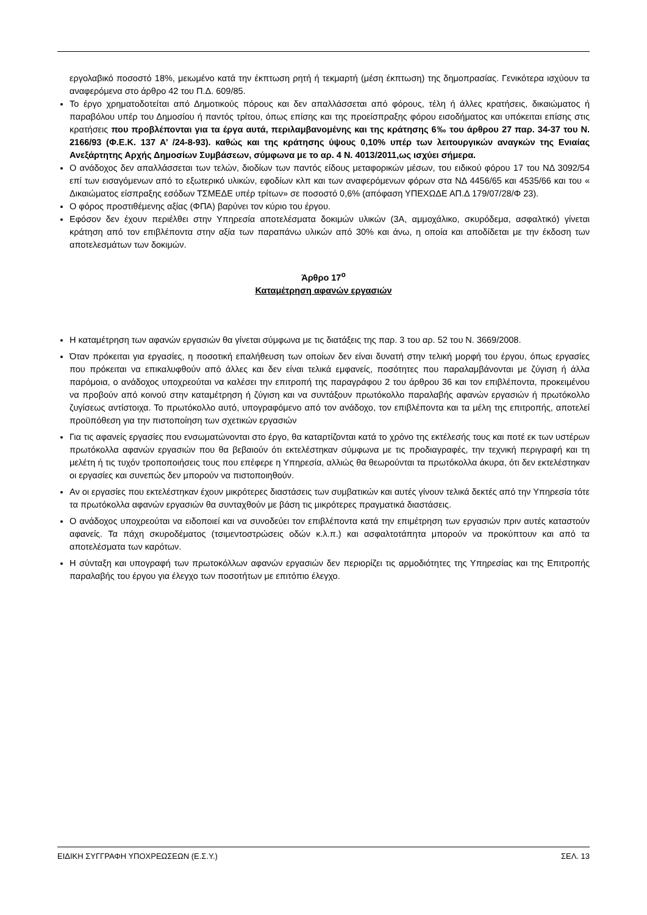εργολαβικό ποσοστό 18%, μειωμένο κατά την έκπτωση ρητή ή τεκμαρτή (μέση έκπτωση) της δημοπρασίας. Γενικότερα ισχύουν τα αναφερόμενα στο άρθρο 42 του Π.Δ. 609/85.
Το έργο χρηματοδοτείται από Δημοτικούς πόρους και δεν απαλλάσσεται από φόρους, τέλη ή άλλες κρατήσεις, δικαιώματος ή παραβόλου υπέρ του Δημοσίου ή παντός τρίτου, όπως επίσης και της προείσπραξης φόρου εισοδήματος και υπόκειται επίσης στις κρατήσεις που προβλέπονται για τα έργα αυτά, περιλαμβανομένης και της κράτησης 6‰ του άρθρου 27 παρ. 34-37 του Ν. 2166/93 (Φ.Ε.Κ. 137 Α’ /24-8-93). καθώς και της κράτησης ύψους 0,10% υπέρ των λειτουργικών αναγκών της Ενιαίας Ανεξάρτητης Αρχής Δημοσίων Συμβάσεων, σύμφωνα με το αρ. 4 Ν. 4013/2011,ως ισχύει σήμερα.
Ο ανάδοχος δεν απαλλάσσεται των τελών, διοδίων των παντός είδους μεταφορικών μέσων, του ειδικού φόρου 17 του ΝΔ 3092/54 επί των εισαγόμενων από το εξωτερικό υλικών, εφοδίων κλπ και των αναφερόμενων φόρων στα ΝΔ 4456/65 και 4535/66 και του « Δικαιώματος είσπραξης εσόδων ΤΣΜΕΔΕ υπέρ τρίτων» σε ποσοστό 0,6% (απόφαση ΥΠΕΧΩΔΕ ΑΠ.Δ 179/07/28/Φ 23).
Ο φόρος προστιθέμενης αξίας (ΦΠΑ) βαρύνει τον κύριο του έργου.
Εφόσον δεν έχουν περιέλθει στην Υπηρεσία αποτελέσματα δοκιμών υλικών (3Α, αμμοχάλικο, σκυρόδεμα, ασφαλτικό) γίνεται κράτηση από τον επιβλέποντα στην αξία των παραπάνω υλικών από 30% και άνω, η οποία και αποδίδεται με την έκδοση των αποτελεσμάτων των δοκιμών.
Άρθρο 17<sup>ο</sup>
Καταμέτρηση αφανών εργασιών
Η καταμέτρηση των αφανών εργασιών θα γίνεται σύμφωνα με τις διατάξεις της παρ. 3 του αρ. 52 του Ν. 3669/2008.
Όταν πρόκειται για εργασίες, η ποσοτική επαλήθευση των οποίων δεν είναι δυνατή στην τελική μορφή του έργου, όπως εργασίες που πρόκειται να επικαλυφθούν από άλλες και δεν είναι τελικά εμφανείς, ποσότητες που παραλαμβάνονται με ζύγιση ή άλλα παρόμοια, ο ανάδοχος υποχρεούται να καλέσει την επιτροπή της παραγράφου 2 του άρθρου 36 και τον επιβλέποντα, προκειμένου να προβούν από κοινού στην καταμέτρηση ή ζύγιση και να συντάξουν πρωτόκολλο παραλαβής αφανών εργασιών ή πρωτόκολλο ζυγίσεως αντίστοιχα. Το πρωτόκολλο αυτό, υπογραφόμενο από τον ανάδοχο, τον επιβλέποντα και τα μέλη της επιτροπής, αποτελεί προϋπόθεση για την πιστοποίηση των σχετικών εργασιών
Για τις αφανείς εργασίες που ενσωματώνονται στο έργο, θα καταρτίζονται κατά το χρόνο της εκτέλεσής τους και ποτέ εκ των υστέρων πρωτόκολλα αφανών εργασιών που θα βεβαιούν ότι εκτελέστηκαν σύμφωνα με τις προδιαγραφές, την τεχνική περιγραφή και τη μελέτη ή τις τυχόν τροποποιήσεις τους που επέφερε η Υπηρεσία, αλλιώς θα θεωρούνται τα πρωτόκολλα άκυρα, ότι δεν εκτελέστηκαν οι εργασίες και συνεπώς δεν μπορούν να πιστοποιηθούν.
Αν οι εργασίες που εκτελέστηκαν έχουν μικρότερες διαστάσεις των συμβατικών και αυτές γίνουν τελικά δεκτές από την Υπηρεσία τότε τα πρωτόκολλα αφανών εργασιών θα συνταχθούν με βάση τις μικρότερες πραγματικά διαστάσεις.
Ο ανάδοχος υποχρεούται να ειδοποιεί και να συνοδεύει τον επιβλέποντα κατά την επιμέτρηση των εργασιών πριν αυτές καταστούν αφανείς. Τα πάχη σκυροδέματος (τσιμεντοστρώσεις οδών κ.λ.π.) και ασφαλτοτάπητα μπορούν να προκύπτουν και από τα αποτελέσματα των καρότων.
Η σύνταξη και υπογραφή των πρωτοκόλλων αφανών εργασιών δεν περιορίζει τις αρμοδιότητες της Υπηρεσίας και της Επιτροπής παραλαβής του έργου για έλεγχο των ποσοτήτων με επιτόπιο έλεγχο.
ΕΙΔΙΚΗ ΣΥΓΓΡΑΦΗ ΥΠΟΧΡΕΩΣΕΩΝ (Ε.Σ.Υ.) ΣΕΛ. 13